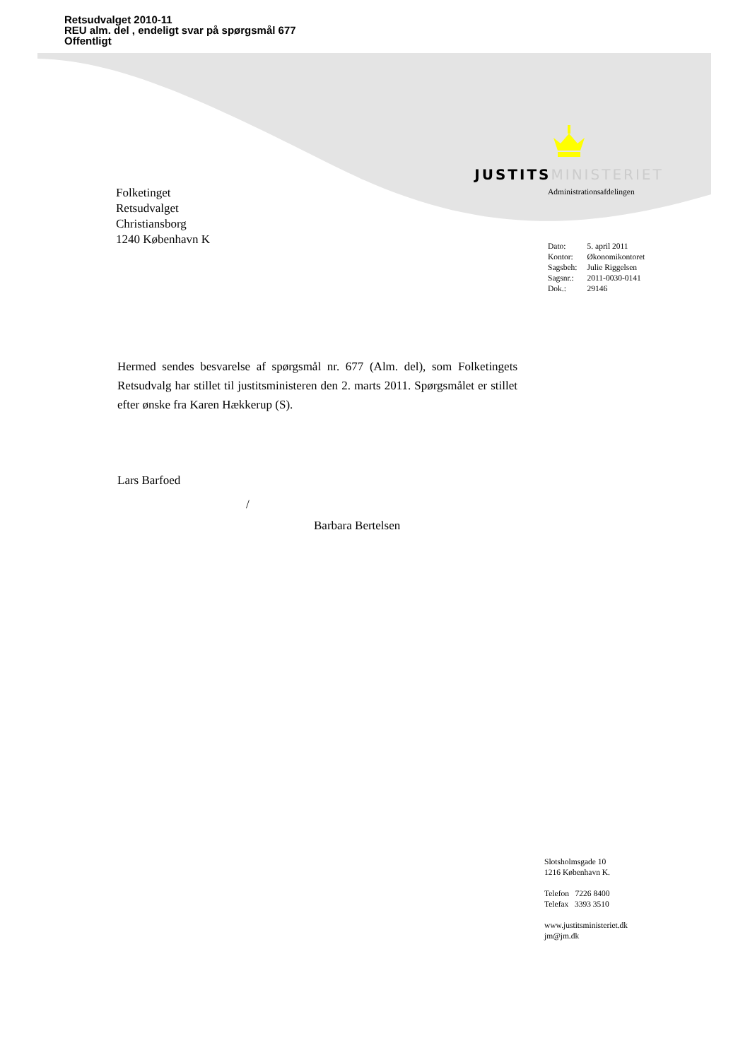Retsudvalget 2010-11
REU alm. del , endeligt svar på spørgsmål 677
Offentligt
JUSTITS MINISTERIET
Administrationsafdelingen
Folketinget
Retsudvalget
Christiansborg
1240 København K
| Dato: | 5. april 2011 |
| Kontor: | Økonomikontoret |
| Sagsbeh: | Julie Riggelsen |
| Sagsnr.: | 2011-0030-0141 |
| Dok.: | 29146 |
Hermed sendes besvarelse af spørgsmål nr. 677 (Alm. del), som Folketingets Retsudvalg har stillet til justitsministeren den 2. marts 2011. Spørgsmålet er stillet efter ønske fra Karen Hækkerup (S).
Lars Barfoed
/
Barbara Bertelsen
Slotsholmsgade 10
1216 København K.
Telefon 7226 8400
Telefax 3393 3510
www.justitsministeriet.dk
jm@jm.dk